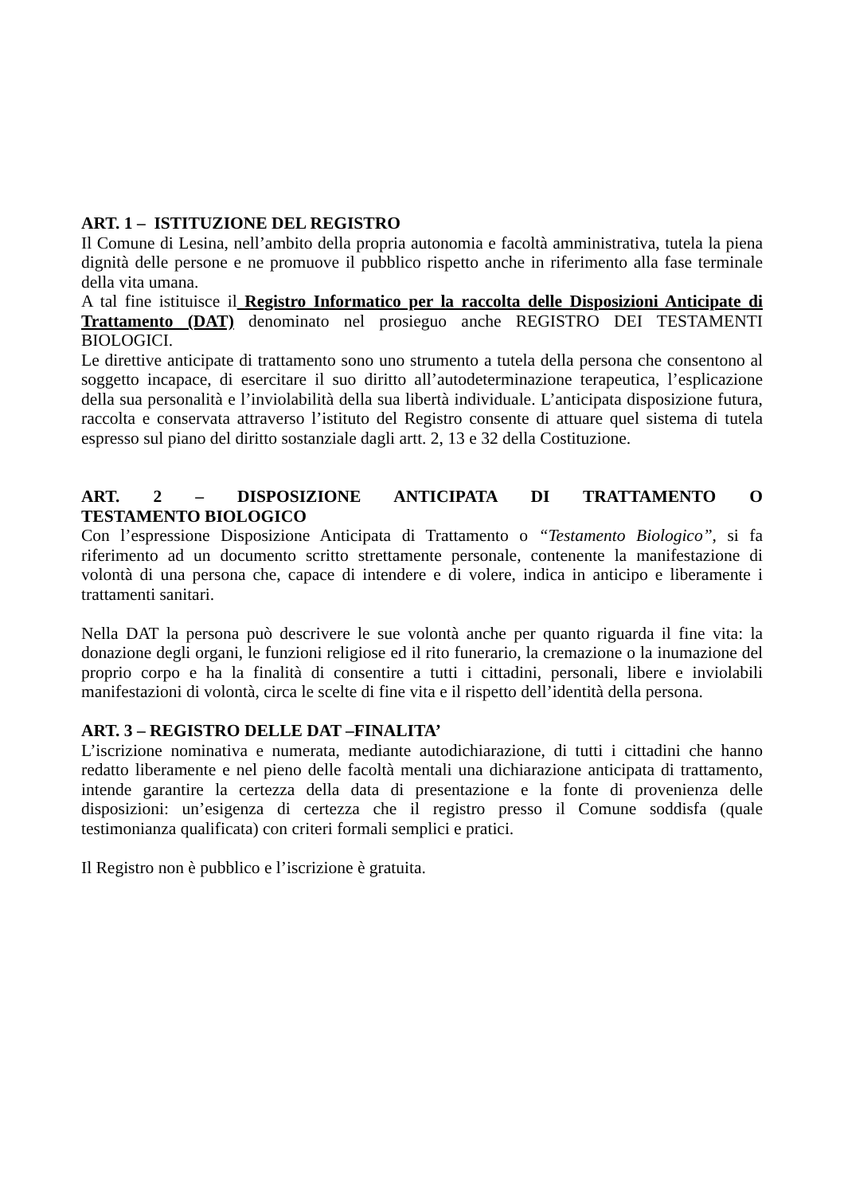ART. 1 – ISTITUZIONE DEL REGISTRO
Il Comune di Lesina, nell’ambito della propria autonomia e facoltà amministrativa, tutela la piena dignità delle persone e ne promuove il pubblico rispetto anche in riferimento alla fase terminale della vita umana.
A tal fine istituisce il Registro Informatico per la raccolta delle Disposizioni Anticipate di Trattamento (DAT) denominato nel prosieguo anche REGISTRO DEI TESTAMENTI BIOLOGICI.
Le direttive anticipate di trattamento sono uno strumento a tutela della persona che consentono al soggetto incapace, di esercitare il suo diritto all’autodeterminazione terapeutica, l’esplicazione della sua personalità e l’inviolabilità della sua libertà individuale. L’anticipata disposizione futura, raccolta e conservata attraverso l’istituto del Registro consente di attuare quel sistema di tutela espresso sul piano del diritto sostanziale dagli artt. 2, 13 e 32 della Costituzione.
ART. 2 – DISPOSIZIONE ANTICIPATA DI TRATTAMENTO O
TESTAMENTO BIOLOGICO
Con l’espressione Disposizione Anticipata di Trattamento o “Testamento Biologico”, si fa riferimento ad un documento scritto strettamente personale, contenente la manifestazione di volontà di una persona che, capace di intendere e di volere, indica in anticipo e liberamente i trattamenti sanitari.
Nella DAT la persona può descrivere le sue volontà anche per quanto riguarda il fine vita: la donazione degli organi, le funzioni religiose ed il rito funerario, la cremazione o la inumazione del proprio corpo e ha la finalità di consentire a tutti i cittadini, personali, libere e inviolabili manifestazioni di volontà, circa le scelte di fine vita e il rispetto dell’identità della persona.
ART. 3 – REGISTRO DELLE DAT –FINALITA’
L’iscrizione nominativa e numerata, mediante autodichiarazione, di tutti i cittadini che hanno redatto liberamente e nel pieno delle facoltà mentali una dichiarazione anticipata di trattamento, intende garantire la certezza della data di presentazione e la fonte di provenienza delle disposizioni: un’esigenza di certezza che il registro presso il Comune soddisfa (quale testimonianza qualificata) con criteri formali semplici e pratici.
Il Registro non è pubblico e l’iscrizione è gratuita.